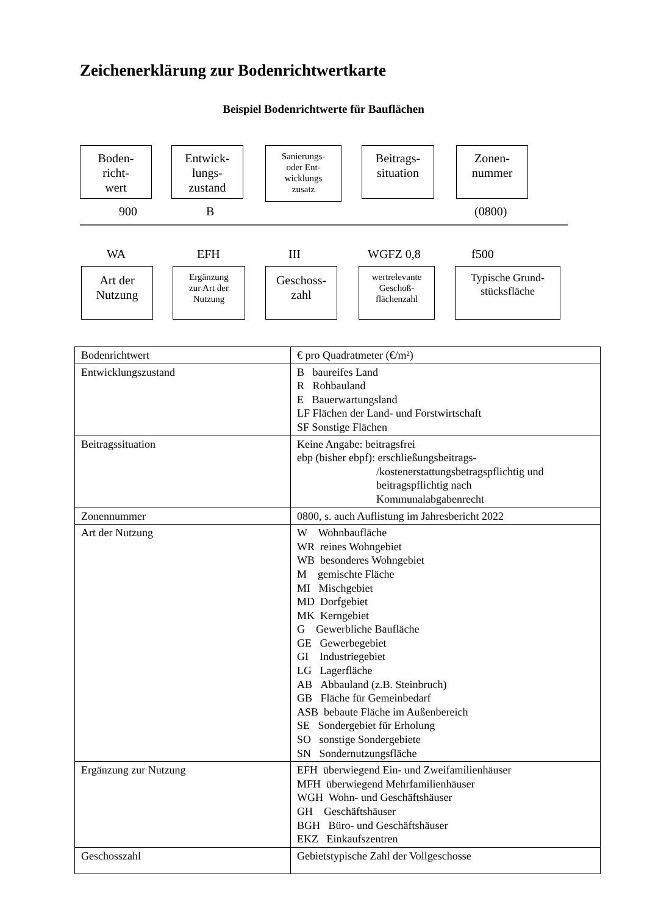Zeichenerklärung zur Bodenrichtwertkarte
Beispiel Bodenrichtwerte für Bauflächen
Boden-
richt-
wert
Entwick-
lungs-
zustand
Sanierungs-
oder Ent-
wicklungs
zusatz
Beitrags-
situation
Zonen-
nummer
900 B (0800)
WA EFH III WGFZ 0,8 f500
Art der
Nutzung
Ergänzung
zur Art der
Nutzung
Geschoss-
zahl
wertrelevante
Geschoß-
flächenzahl
Typische Grund-
stücksfläche
| Bodenrichtwert | € pro Quadratmeter (€/m²) |
| Entwicklungszustand | B baureifes Land R Rohbauland E Bauerwartungsland LF Flächen der Land- und Forstwirtschaft SF Sonstige Flächen |
| Beitragssituation | Keine Angabe: beitragsfrei ebp (bisher ebpf): erschließungsbeitrags- /kostenerstattungsbetragspflichtig und beitragspflichtig nach Kommunalabgabenrecht |
| Zonennummer | 0800, s. auch Auflistung im Jahresbericht 2022 |
| Art der Nutzung | W Wohnbaufläche WR reines Wohngebiet WB besonderes Wohngebiet M gemischte Fläche MI Mischgebiet MD Dorfgebiet MK Kerngebiet G Gewerbliche Baufläche GE Gewerbegebiet GI Industriegebiet LG Lagerfläche AB Abbauland (z.B. Steinbruch) GB Fläche für Gemeinbedarf ASB bebaute Fläche im Außenbereich SE Sondergebiet für Erholung SO sonstige Sondergebiete SN Sondernutzungsfläche |
| Ergänzung zur Nutzung | EFH überwiegend Ein- und Zweifamilienhäuser MFH überwiegend Mehrfamilienhäuser WGH Wohn- und Geschäftshäuser GH Geschäftshäuser BGH Büro- und Geschäftshäuser EKZ Einkaufszentren |
| Geschosszahl | Gebietstypische Zahl der Vollgeschosse |